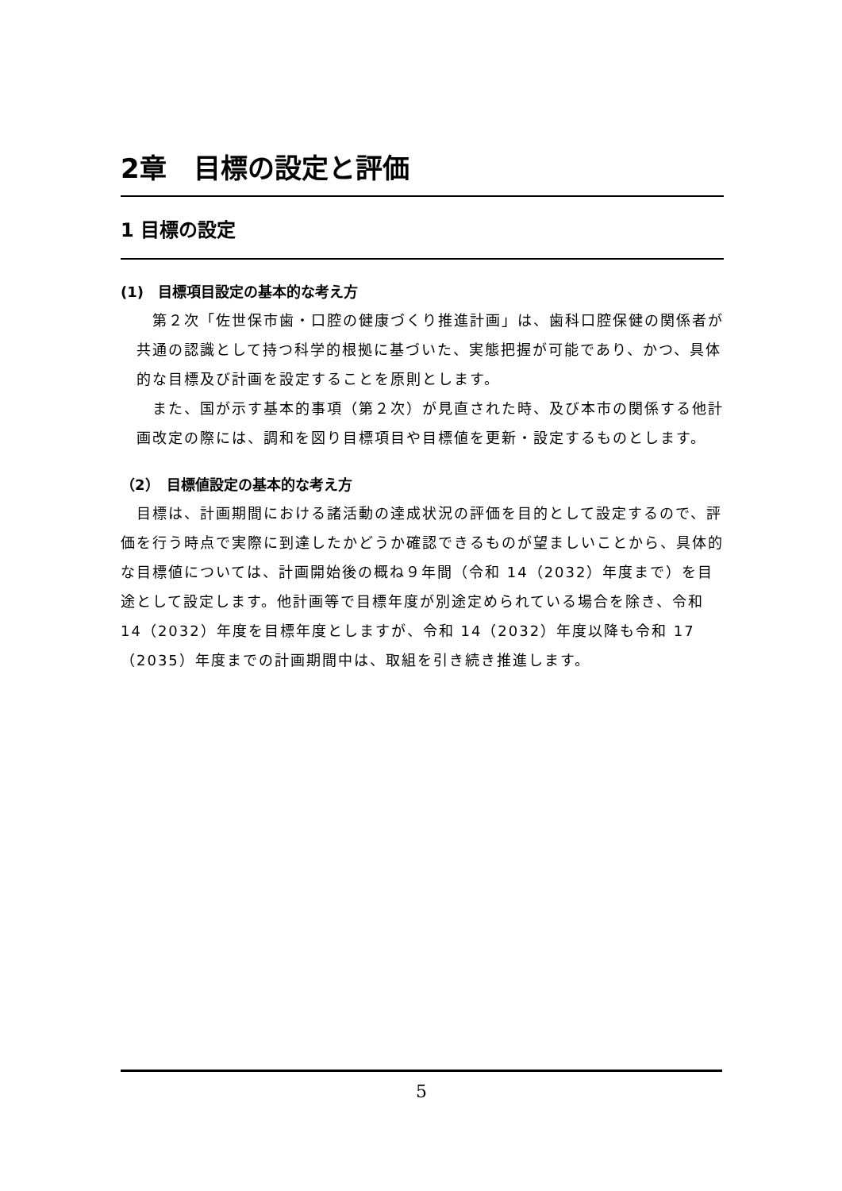2章　目標の設定と評価
1 目標の設定
(1)　目標項目設定の基本的な考え方
第２次「佐世保市歯・口腔の健康づくり推進計画」は、歯科口腔保健の関係者が共通の認識として持つ科学的根拠に基づいた、実態把握が可能であり、かつ、具体的な目標及び計画を設定することを原則とします。
また、国が示す基本的事項（第２次）が見直された時、及び本市の関係する他計画改定の際には、調和を図り目標項目や目標値を更新・設定するものとします。
（2）　目標値設定の基本的な考え方
目標は、計画期間における諸活動の達成状況の評価を目的として設定するので、評価を行う時点で実際に到達したかどうか確認できるものが望ましいことから、具体的な目標値については、計画開始後の概ね９年間（令和 14（2032）年度まで）を目途として設定します。他計画等で目標年度が別途定められている場合を除き、令和 14（2032）年度を目標年度としますが、令和 14（2032）年度以降も令和 17（2035）年度までの計画期間中は、取組を引き続き推進します。
5